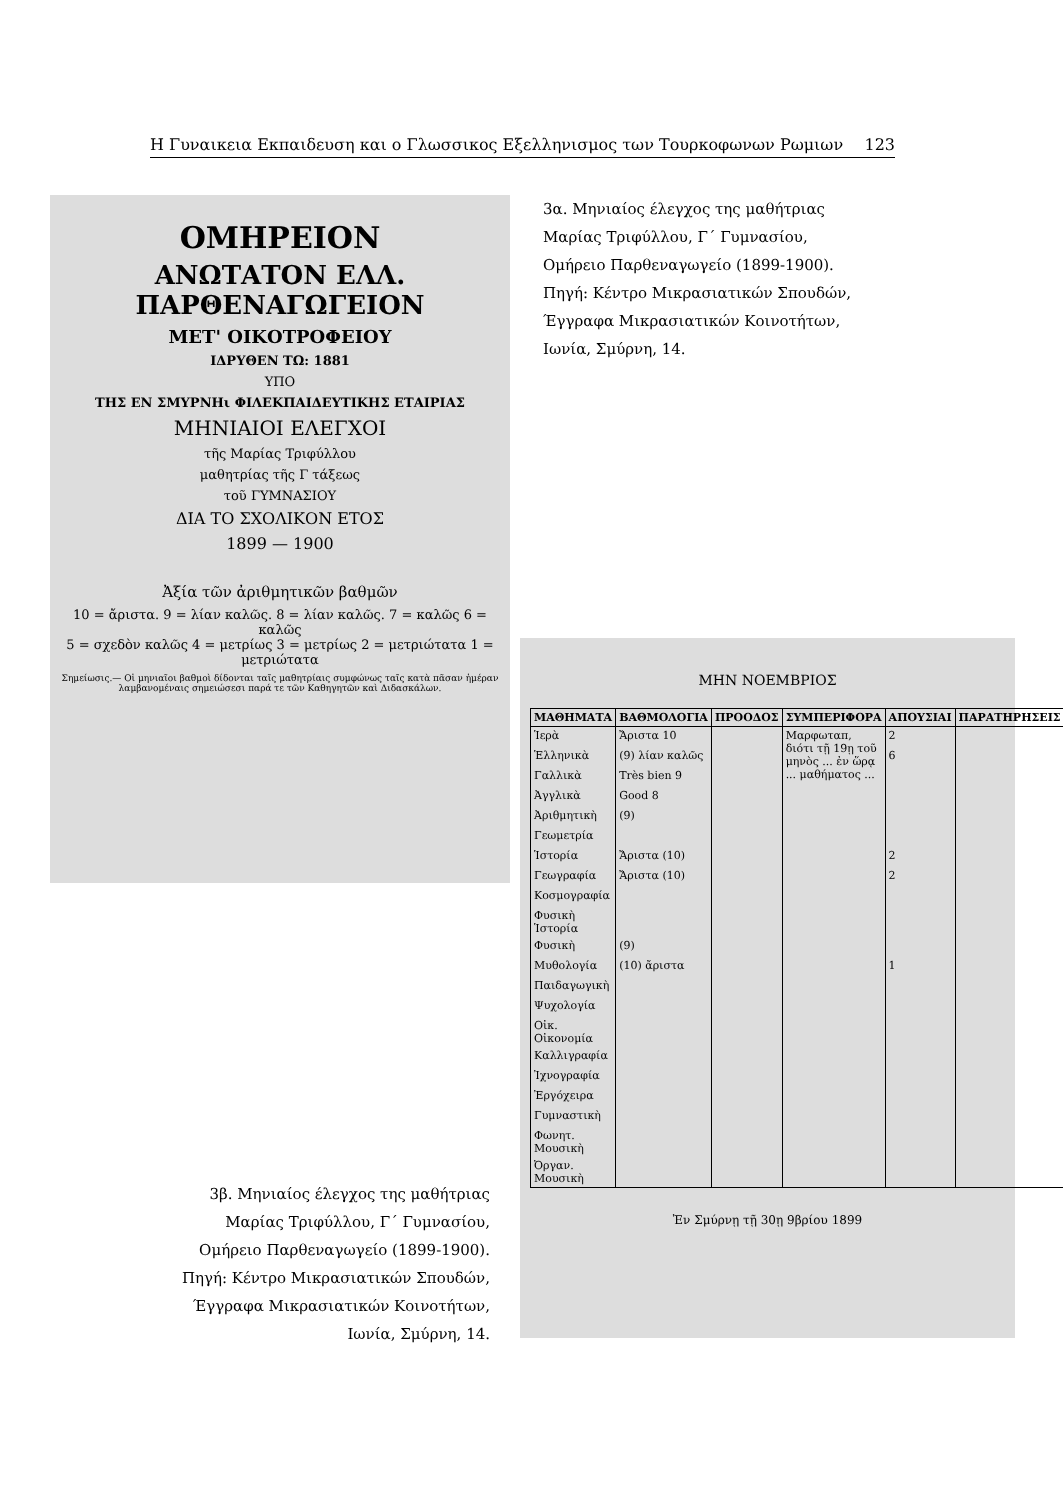Η Γυναικεια Εκπαιδευση και ο Γλωσσικος Εξελληνισμος των Τουρκοφωνων Ρωμιων 123
ΟΜΗΡΕΙΟΝ
ΑΝΩΤΑΤΟΝ ΕΛΛ. ΠΑΡΘΕΝΑΓΩΓΕΙΟΝ
ΜΕΤ' ΟΙΚΟΤΡΟΦΕΙΟΥ
ΙΔΡΥΘΕΝ ΤΩ: 1881
ΥΠΟ
ΤΗΣ ΕΝ ΣΜΥΡΝΗι ΦΙΛΕΚΠΑΙΔΕΥΤΙΚΗΣ ΕΤΑΙΡΙΑΣ
ΜΗΝΙΑΙΟΙ ΕΛΕΓΧΟΙ
τῆς Μαρίας Τριφύλλου
μαθητρίας τῆς Γ τάξεως
τοῦ ΓΥΜΝΑΣΙΟΥ
ΔΙΑ ΤΟ ΣΧΟΛΙΚΟΝ ΕΤΟΣ
1899 — 1900
Ἀξία τῶν ἀριθμητικῶν βαθμῶν
10 = ἄριστα. 9 = λίαν καλῶς. 8 = λίαν καλῶς. 7 = καλῶς 6 = καλῶς
5 = σχεδὸν καλῶς 4 = μετρίως 3 = μετρίως 2 = μετριώτατα 1 = μετριώτατα
Σημείωσις.— Οἱ μηνιαῖοι βαθμοὶ δίδονται ταῖς μαθητρίαις συμφώνως ταῖς κατὰ πᾶσαν ἡμέραν λαμβανομέναις σημειώσεσι παρά τε τῶν Καθηγητῶν καὶ Διδασκάλων.
3α. Μηνιαίος έλεγχος της μαθήτριας
Μαρίας Τριφύλλου, Γ΄ Γυμνασίου,
Ομήρειο Παρθεναγωγείο (1899-1900).
Πηγή: Κέντρο Μικρασιατικών Σπουδών,
Έγγραφα Μικρασιατικών Κοινοτήτων,
Ιωνία, Σμύρνη, 14.
ΜΗΝ ΝΟΕΜΒΡΙΟΣ
| ΜΑΘΗΜΑΤΑ | ΒΑΘΜΟΛΟΓΙΑ | ΠΡΟΟΔΟΣ | ΣΥΜΠΕΡΙΦΟΡΑ | ΑΠΟΥΣΙΑΙ | ΠΑΡΑΤΗΡΗΣΕΙΣ |
| --- | --- | --- | --- | --- | --- |
| Ἱερὰ | Ἄριστα 10 | | Μαρφωταπ, διότι τῇ 19ῃ τοῦ μηνὸς ... ἐν ὥρᾳ ... μαθήματος ... | 2 | |
| Ἑλληνικὰ | (9) λίαν καλῶς | | | 6 | |
| Γαλλικὰ | Très bien 9 | | | | |
| Ἀγγλικὰ | Good 8 | | | | |
| Ἀριθμητικὴ | (9) | | | | |
| Γεωμετρία | | | | | |
| Ἱστορία | Ἄριστα (10) | | | 2 | |
| Γεωγραφία | Ἄριστα (10) | | | 2 | |
| Κοσμογραφία | | | | | |
| Φυσικὴ Ἱστορία | | | | | |
| Φυσικὴ | (9) | | | | |
| Μυθολογία | (10) ἄριστα | | | 1 | |
| Παιδαγωγικὴ | | | | | |
| Ψυχολογία | | | | | |
| Οἰκ. Οἰκονομία | | | | | |
| Καλλιγραφία | | | | | |
| Ἰχνογραφία | | | | | |
| Ἐργόχειρα | | | | | |
| Γυμναστικὴ | | | | | |
| Φωνητ. Μουσικὴ | | | | | |
| Ὀργαν. Μουσικὴ | | | | | |
Ἐν Σμύρνῃ τῇ 30ῃ 9βρίου 1899
3β. Μηνιαίος έλεγχος της μαθήτριας
Μαρίας Τριφύλλου, Γ΄ Γυμνασίου,
Ομήρειο Παρθεναγωγείο (1899-1900).
Πηγή: Κέντρο Μικρασιατικών Σπουδών,
Έγγραφα Μικρασιατικών Κοινοτήτων,
Ιωνία, Σμύρνη, 14.